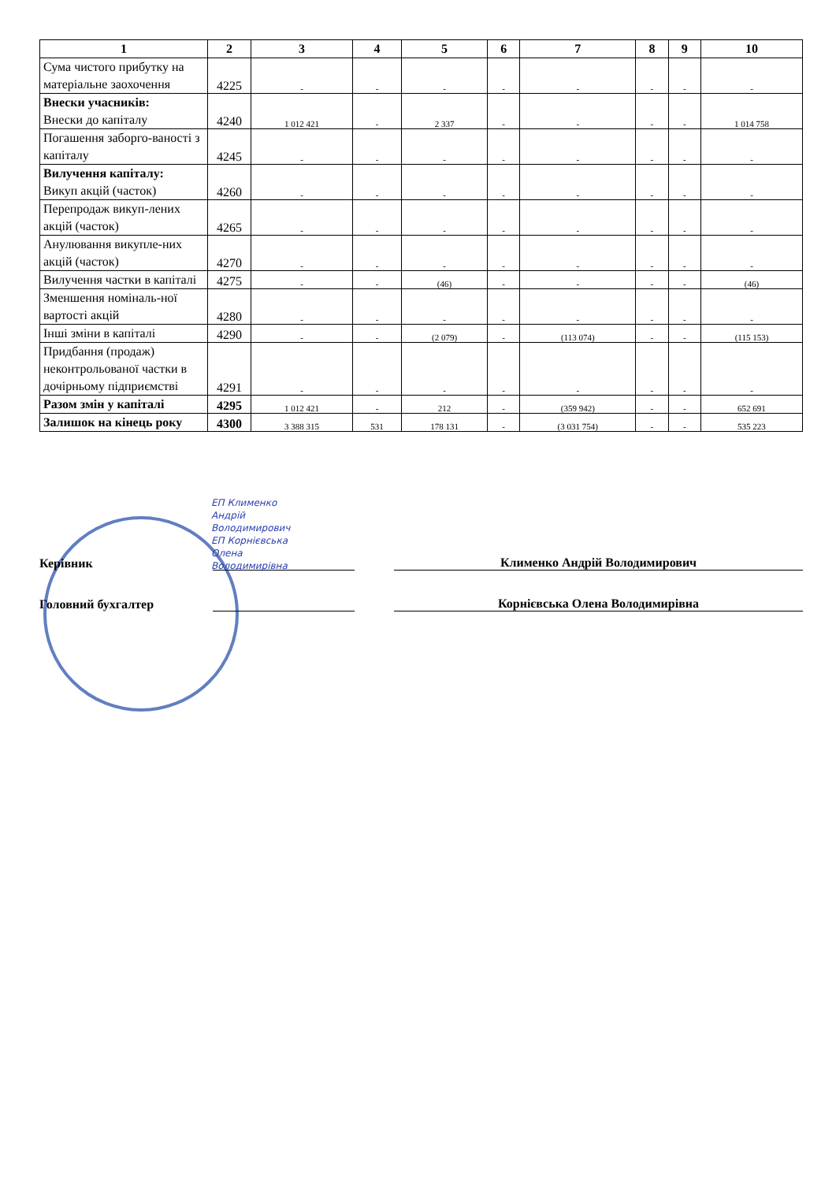| 1 | 2 | 3 | 4 | 5 | 6 | 7 | 8 | 9 | 10 |
| --- | --- | --- | --- | --- | --- | --- | --- | --- | --- |
| Сума чистого прибутку на матеріальне заохочення | 4225 | - | - | - | - | - | - | - | - |
| Внески учасників: Внески до капіталу | 4240 | 1 012 421 | - | 2 337 | - | - | - | - | 1 014 758 |
| Погашення заборго-ваності з капіталу | 4245 | - | - | - | - | - | - | - | - |
| Вилучення капіталу: Викуп акцій (часток) | 4260 | - | - | - | - | - | - | - | - |
| Перепродаж викуп-лених акцій (часток) | 4265 | - | - | - | - | - | - | - | - |
| Анулювання викупле-них акцій (часток) | 4270 | - | - | - | - | - | - | - | - |
| Вилучення частки в капіталі | 4275 | - | - | (46) | - | - | - | - | (46) |
| Зменшення номіналь-ної вартості акцій | 4280 | - | - | - | - | - | - | - | - |
| Інші зміни в капіталі | 4290 | - | - | (2 079) | - | (113 074) | - | - | (115 153) |
| Придбання (продаж) неконтрольованої частки в дочірньому підприємстві | 4291 | - | - | - | - | - | - | - | - |
| Разом змін у капіталі | 4295 | 1 012 421 | - | 212 | - | (359 942) | - | - | 652 691 |
| Залишок на кінець року | 4300 | 3 388 315 | 531 | 178 131 | - | (3 031 754) | - | - | 535 223 |
Керівник
Клименко Андрій Володимирович
Головний бухгалтер
Корнієвська Олена Володимирівна
ЕП Клименко
Андрій
Володимирович
ЕП Корнієвська
Олена
Володимирівна